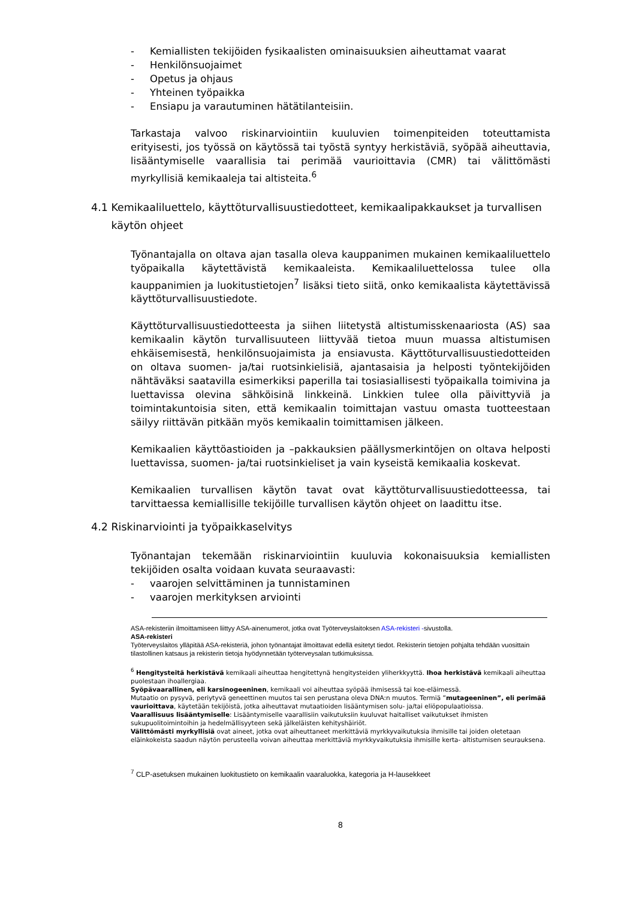- Kemiallisten tekijöiden fysikaalisten ominaisuuksien aiheuttamat vaarat
- Henkilönsuojaimet
- Opetus ja ohjaus
- Yhteinen työpaikka
- Ensiapu ja varautuminen hätätilanteisiin.
Tarkastaja valvoo riskinarviointiin kuuluvien toimenpiteiden toteuttamista erityisesti, jos työssä on käytössä tai työstä syntyy herkistäviä, syöpää aiheuttavia, lisääntymiselle vaarallisia tai perimää vaurioittavia (CMR) tai välittömästi myrkyllisiä kemikaaleja tai altisteita.<sup>6</sup>
4.1 Kemikaaliluettelo, käyttöturvallisuustiedotteet, kemikaalipakkaukset ja turvallisen
käytön ohjeet
Työnantajalla on oltava ajan tasalla oleva kauppanimen mukainen kemikaaliluettelo työpaikalla käytettävistä kemikaaleista. Kemikaaliluettelossa tulee olla kauppanimien ja luokitustietojen<sup>7</sup> lisäksi tieto siitä, onko kemikaalista käytettävissä käyttöturvallisuustiedote.
Käyttöturvallisuustiedotteesta ja siihen liitetystä altistumisskenaariosta (AS) saa kemikaalin käytön turvallisuuteen liittyvää tietoa muun muassa altistumisen ehkäisemisestä, henkilönsuojaimista ja ensiavusta. Käyttöturvallisuustiedotteiden on oltava suomen- ja/tai ruotsinkielisiä, ajantasaisia ja helposti työntekijöiden nähtäväksi saatavilla esimerkiksi paperilla tai tosiasiallisesti työpaikalla toimivina ja luettavissa olevina sähköisinä linkkeinä. Linkkien tulee olla päivittyviä ja toimintakuntoisia siten, että kemikaalin toimittajan vastuu omasta tuotteestaan säilyy riittävän pitkään myös kemikaalin toimittamisen jälkeen.
Kemikaalien käyttöastioiden ja –pakkauksien päällysmerkintöjen on oltava helposti luettavissa, suomen- ja/tai ruotsinkieliset ja vain kyseistä kemikaalia koskevat.
Kemikaalien turvallisen käytön tavat ovat käyttöturvallisuustiedotteessa, tai tarvittaessa kemiallisille tekijöille turvallisen käytön ohjeet on laadittu itse.
4.2 Riskinarviointi ja työpaikkaselvitys
Työnantajan tekemään riskinarviointiin kuuluvia kokonaisuuksia kemiallisten tekijöiden osalta voidaan kuvata seuraavasti:
- vaarojen selvittäminen ja tunnistaminen
- vaarojen merkityksen arviointi
ASA-rekisteriin ilmoittamiseen liittyy ASA-ainenumerot, jotka ovat Työterveyslaitoksen ASA-rekisteri -sivustolla.
ASA-rekisteri
Työterveyslaitos ylläpitää ASA-rekisteriä, johon työnantajat ilmoittavat edellä esitetyt tiedot. Rekisterin tietojen pohjalta tehdään vuosittain tilastollinen katsaus ja rekisterin tietoja hyödynnetään työterveysalan tutkimuksissa.
<sup>6</sup> Hengitysteitä herkistävä kemikaali aiheuttaa hengitettynä hengitysteiden yliherkkyyttä. Ihoa herkistävä kemikaali aiheuttaa puolestaan ihoallergiaa.
Syöpävaarallinen, eli karsinogeeninen, kemikaali voi aiheuttaa syöpää ihmisessä tai koe-eläimessä.
Mutaatio on pysyvä, periytyvä geneettinen muutos tai sen perustana oleva DNA:n muutos. Termiä ”mutageeninen”, eli perimää vaurioittava, käytetään tekijöistä, jotka aiheuttavat mutaatioiden lisääntymisen solu- ja/tai eliöpopulaatioissa.
Vaarallisuus lisääntymiselle: Lisääntymiselle vaarallisiin vaikutuksiin kuuluvat haitalliset vaikutukset ihmisten sukupuolitoimintoihin ja hedelmällisyyteen sekä jälkeläisten kehityshäiriöt.
Välittömästi myrkyllisiä ovat aineet, jotka ovat aiheuttaneet merkittäviä myrkkyvaikutuksia ihmisille tai joiden oletetaan eläinkokeista saadun näytön perusteella voivan aiheuttaa merkittäviä myrkkyvaikutuksia ihmisille kerta- altistumisen seurauksena.
<sup>7</sup> CLP-asetuksen mukainen luokitustieto on kemikaalin vaaraluokka, kategoria ja H-lausekkeet
8